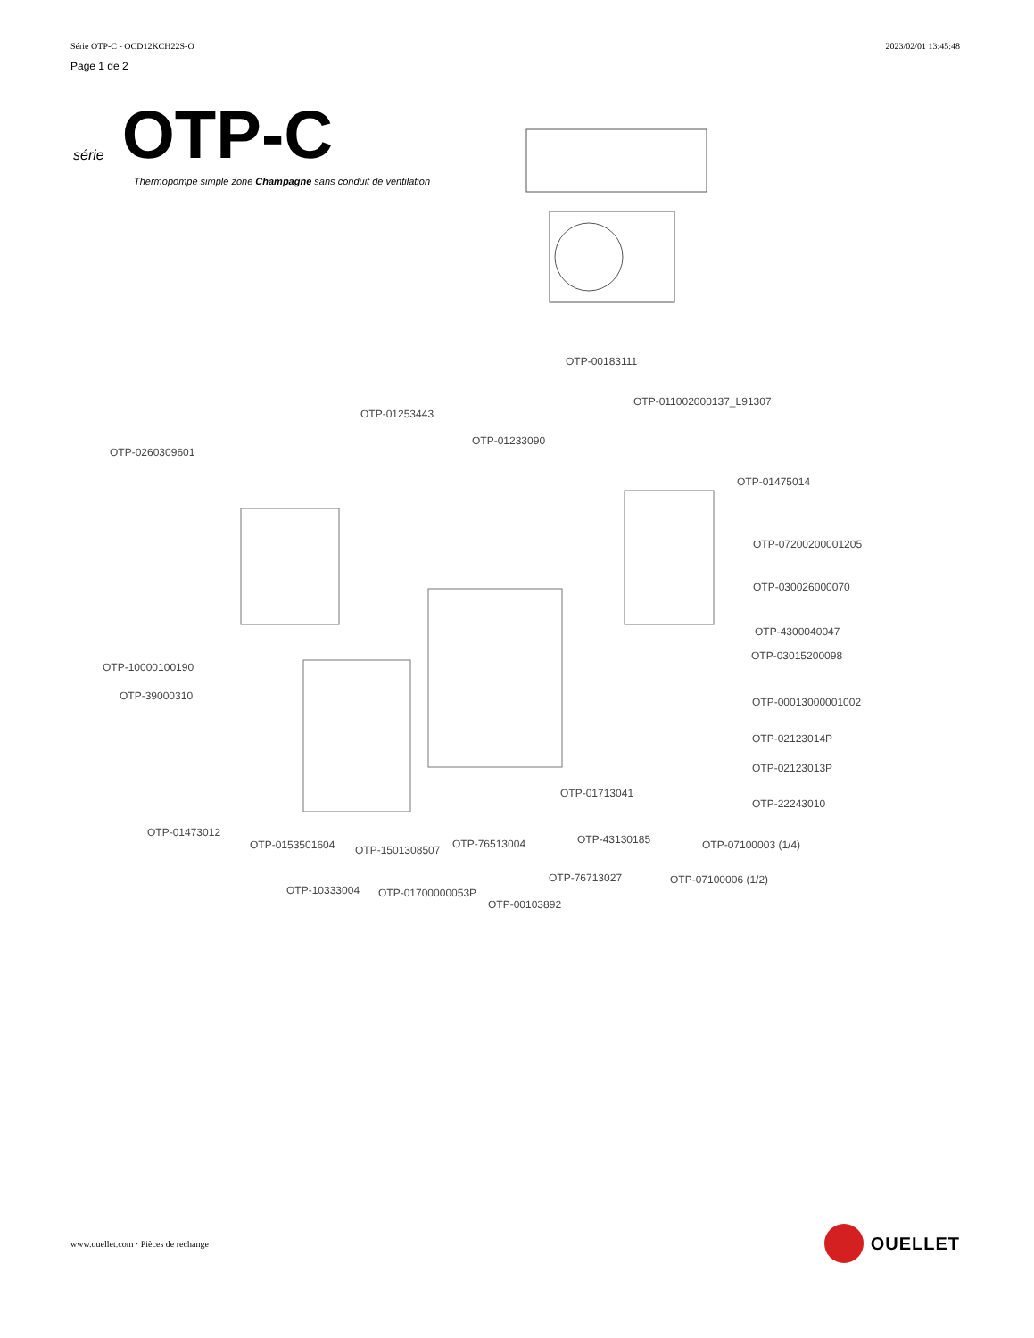Série OTP-C - OCD12KCH22S-O 2023/02/01 13:45:48
Page 1 de 2
série OTP-C
Thermopompe simple zone Champagne sans conduit de ventilation
OTP-0260309601
OTP-01253443
OTP-01233090
OTP-00183111
OTP-011002000137_L91307
OTP-01475014
OTP-07200200001205
OTP-030026000070
OTP-4300040047
OTP-03015200098
OTP-00013000001002
OTP-02123014P
OTP-02123013P
OTP-22243010
OTP-10000100190
OTP-39000310
OTP-01473012
OTP-0153501604 OTP-1501308507 OTP-76513004
OTP-01713041
OTP-43130185 OTP-07100003 (1/4)
OTP-76713027 OTP-07100006 (1/2)
OTP-10333004 OTP-01700000053P
OTP-00103892
www.ouellet.com · Pièces de rechange
OUELLET